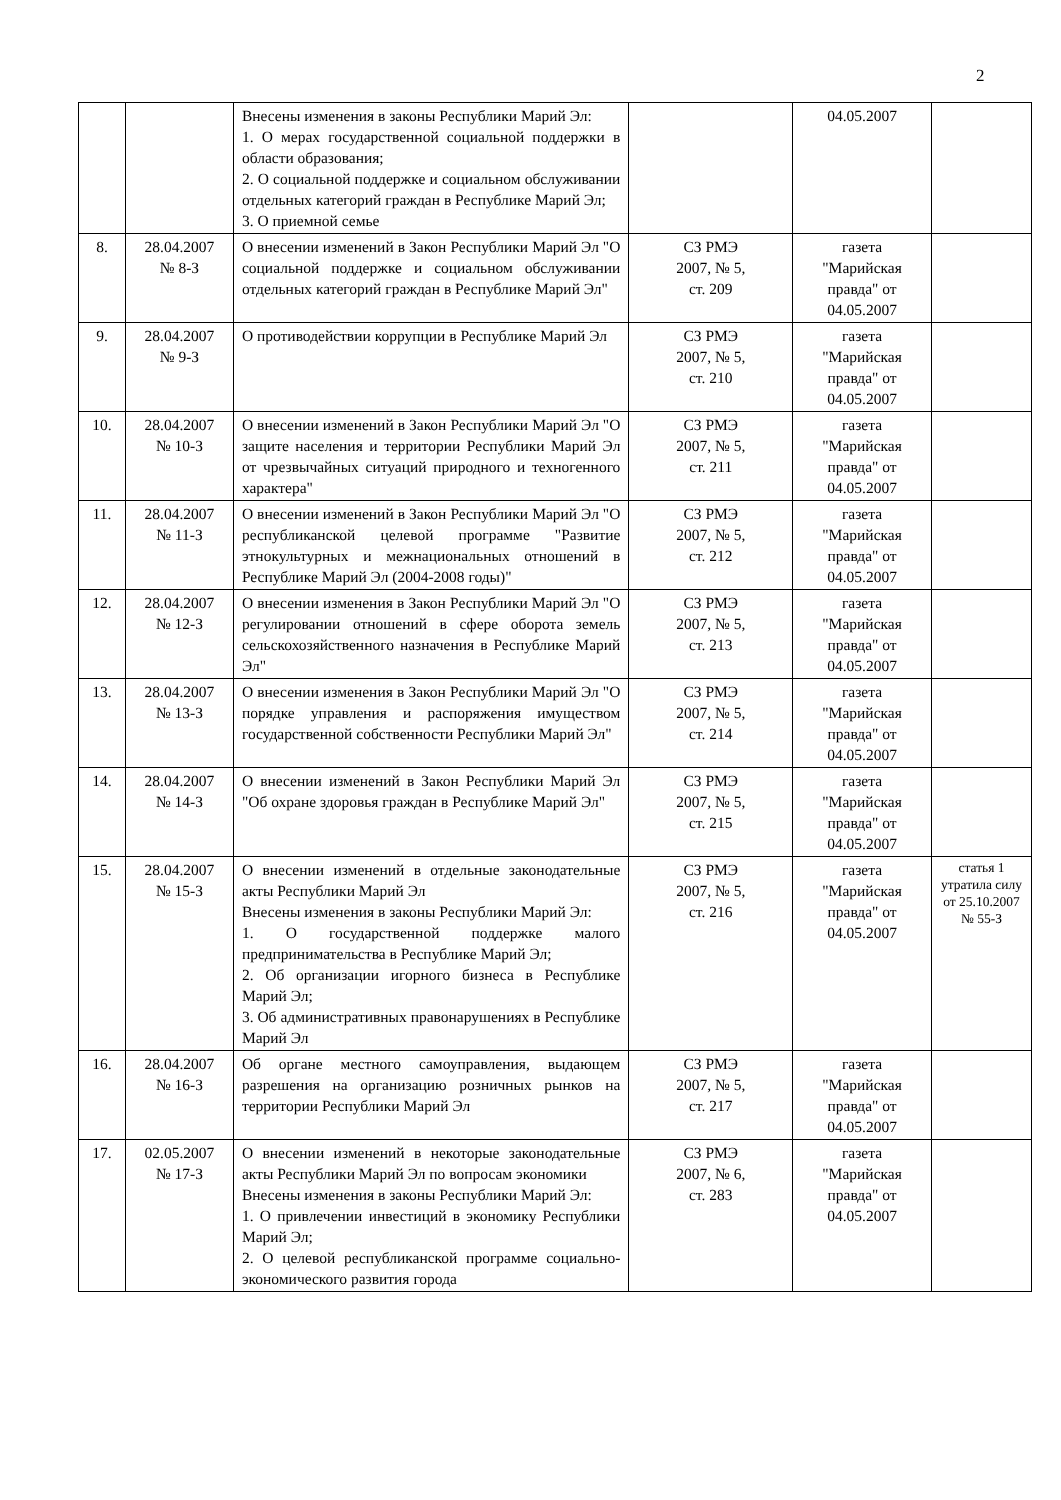2
| | | Внесены изменения в законы Республики Марий Эл: 1. О мерах государственной социальной поддержки в области образования; 2. О социальной поддержке и социальном обслуживании отдельных категорий граждан в Республике Марий Эл; 3. О приемной семье | | 04.05.2007 | |
| 8. | 28.04.2007 № 8-З | О внесении изменений в Закон Республики Марий Эл "О социальной поддержке и социальном обслуживании отдельных категорий граждан в Республике Марий Эл" | СЗ РМЭ 2007, № 5, ст. 209 | газета "Марийская правда" от 04.05.2007 | |
| 9. | 28.04.2007 № 9-З | О противодействии коррупции в Республике Марий Эл | СЗ РМЭ 2007, № 5, ст. 210 | газета "Марийская правда" от 04.05.2007 | |
| 10. | 28.04.2007 № 10-З | О внесении изменений в Закон Республики Марий Эл "О защите населения и территории Республики Марий Эл от чрезвычайных ситуаций природного и техногенного характера" | СЗ РМЭ 2007, № 5, ст. 211 | газета "Марийская правда" от 04.05.2007 | |
| 11. | 28.04.2007 № 11-З | О внесении изменений в Закон Республики Марий Эл "О республиканской целевой программе "Развитие этнокультурных и межнациональных отношений в Республике Марий Эл (2004-2008 годы)" | СЗ РМЭ 2007, № 5, ст. 212 | газета "Марийская правда" от 04.05.2007 | |
| 12. | 28.04.2007 № 12-З | О внесении изменения в Закон Республики Марий Эл "О регулировании отношений в сфере оборота земель сельскохозяйственного назначения в Республике Марий Эл" | СЗ РМЭ 2007, № 5, ст. 213 | газета "Марийская правда" от 04.05.2007 | |
| 13. | 28.04.2007 № 13-З | О внесении изменения в Закон Республики Марий Эл "О порядке управления и распоряжения имуществом государственной собственности Республики Марий Эл" | СЗ РМЭ 2007, № 5, ст. 214 | газета "Марийская правда" от 04.05.2007 | |
| 14. | 28.04.2007 № 14-З | О внесении изменений в Закон Республики Марий Эл "Об охране здоровья граждан в Республике Марий Эл" | СЗ РМЭ 2007, № 5, ст. 215 | газета "Марийская правда" от 04.05.2007 | |
| 15. | 28.04.2007 № 15-З | О внесении изменений в отдельные законодательные акты Республики Марий Эл Внесены изменения в законы Республики Марий Эл: 1. О государственной поддержке малого предпринимательства в Республике Марий Эл; 2. Об организации игорного бизнеса в Республике Марий Эл; 3. Об административных правонарушениях в Республике Марий Эл | СЗ РМЭ 2007, № 5, ст. 216 | газета "Марийская правда" от 04.05.2007 | статья 1 утратила силу от 25.10.2007 № 55-З |
| 16. | 28.04.2007 № 16-З | Об органе местного самоуправления, выдающем разрешения на организацию розничных рынков на территории Республики Марий Эл | СЗ РМЭ 2007, № 5, ст. 217 | газета "Марийская правда" от 04.05.2007 | |
| 17. | 02.05.2007 № 17-З | О внесении изменений в некоторые законодательные акты Республики Марий Эл по вопросам экономики Внесены изменения в законы Республики Марий Эл: 1. О привлечении инвестиций в экономику Республики Марий Эл; 2. О целевой республиканской программе социально-экономического развития города | СЗ РМЭ 2007, № 6, ст. 283 | газета "Марийская правда" от 04.05.2007 | |